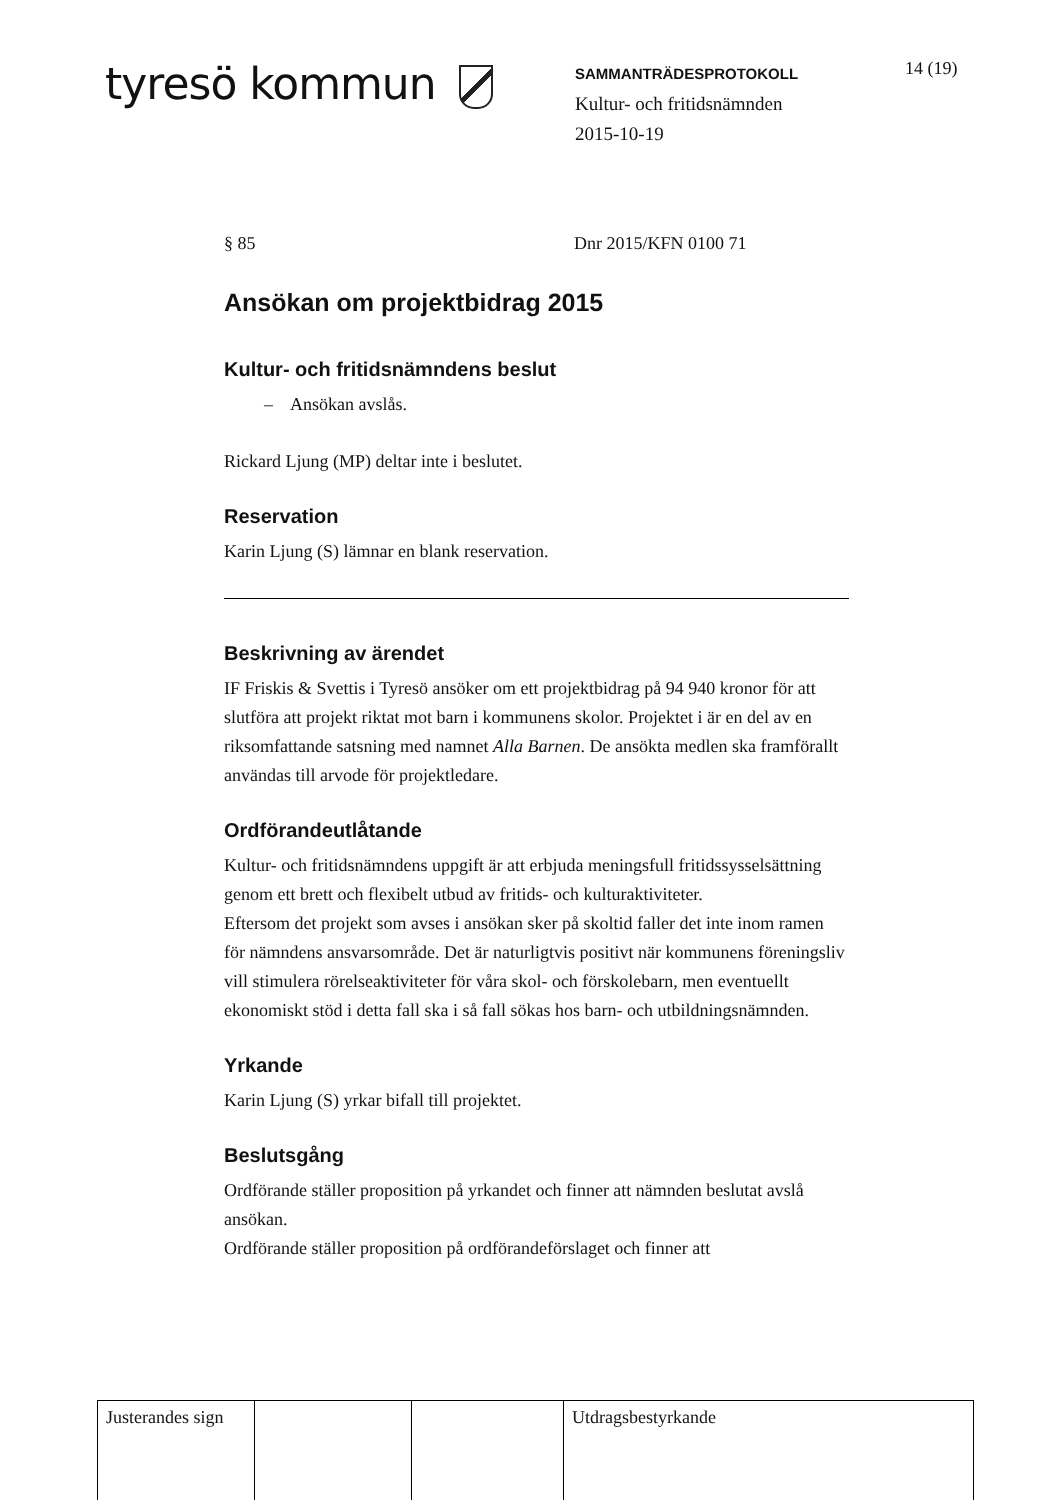tyresö kommun
SAMMANTRÄDESPROTOKOLL
Kultur- och fritidsnämnden
2015-10-19
14 (19)
§ 85 Dnr 2015/KFN 0100 71
Ansökan om projektbidrag 2015
Kultur- och fritidsnämndens beslut
– Ansökan avslås.
Rickard Ljung (MP) deltar inte i beslutet.
Reservation
Karin Ljung (S) lämnar en blank reservation.
Beskrivning av ärendet
IF Friskis & Svettis i Tyresö ansöker om ett projektbidrag på 94 940 kronor för att slutföra att projekt riktat mot barn i kommunens skolor. Projektet i är en del av en riksomfattande satsning med namnet Alla Barnen. De ansökta medlen ska framförallt användas till arvode för projektledare.
Ordförandeutlåtande
Kultur- och fritidsnämndens uppgift är att erbjuda meningsfull fritidssysselsättning genom ett brett och flexibelt utbud av fritids- och kulturaktiviteter.
Eftersom det projekt som avses i ansökan sker på skoltid faller det inte inom ramen för nämndens ansvarsområde. Det är naturligtvis positivt när kommunens föreningsliv vill stimulera rörelseaktiviteter för våra skol- och förskolebarn, men eventuellt ekonomiskt stöd i detta fall ska i så fall sökas hos barn- och utbildningsnämnden.
Yrkande
Karin Ljung (S) yrkar bifall till projektet.
Beslutsgång
Ordförande ställer proposition på yrkandet och finner att nämnden beslutat avslå ansökan.
Ordförande ställer proposition på ordförandeförslaget och finner att
| Justerandes sign | | | Utdragsbestyrkande |